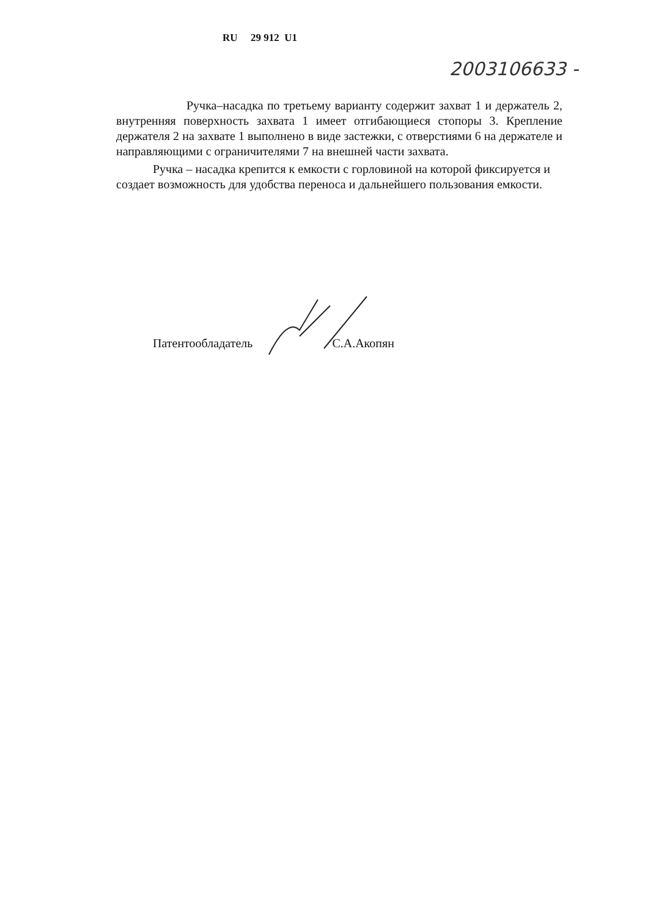RU 29 912 U1
2003106633 -
Ручка–насадка по третьему варианту содержит захват 1 и держатель 2, внутренняя поверхность захвата 1 имеет отгибающиеся стопоры 3. Крепление держателя 2 на захвате 1 выполнено в виде застежки, с отверстиями 6 на держателе и направляющими с ограничителями 7 на внешней части захвата.
Ручка – насадка крепится к емкости с горловиной на которой фиксируется и создает возможность для удобства переноса и дальнейшего пользования емкости.
Патентообладатель С.А.Акопян